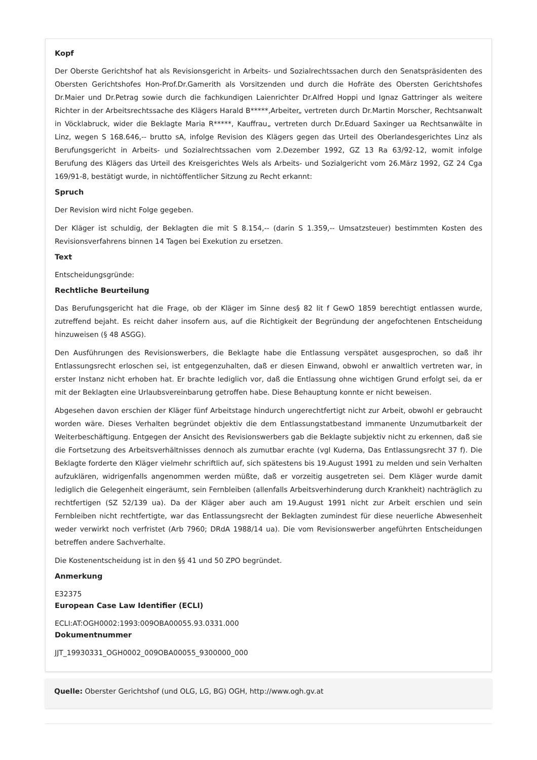Kopf
Der Oberste Gerichtshof hat als Revisionsgericht in Arbeits- und Sozialrechtssachen durch den Senatspräsidenten des Obersten Gerichtshofes Hon-Prof.Dr.Gamerith als Vorsitzenden und durch die Hofräte des Obersten Gerichtshofes Dr.Maier und Dr.Petrag sowie durch die fachkundigen Laienrichter Dr.Alfred Hoppi und Ignaz Gattringer als weitere Richter in der Arbeitsrechtssache des Klägers Harald B*****,Arbeiter„ vertreten durch Dr.Martin Morscher, Rechtsanwalt in Vöcklabruck, wider die Beklagte Maria R*****, Kauffrau„ vertreten durch Dr.Eduard Saxinger ua Rechtsanwälte in Linz, wegen S 168.646,-- brutto sA, infolge Revision des Klägers gegen das Urteil des Oberlandesgerichtes Linz als Berufungsgericht in Arbeits- und Sozialrechtssachen vom 2.Dezember 1992, GZ 13 Ra 63/92-12, womit infolge Berufung des Klägers das Urteil des Kreisgerichtes Wels als Arbeits- und Sozialgericht vom 26.März 1992, GZ 24 Cga 169/91-8, bestätigt wurde, in nichtöffentlicher Sitzung zu Recht erkannt:
Spruch
Der Revision wird nicht Folge gegeben.
Der Kläger ist schuldig, der Beklagten die mit S 8.154,-- (darin S 1.359,-- Umsatzsteuer) bestimmten Kosten des Revisionsverfahrens binnen 14 Tagen bei Exekution zu ersetzen.
Text
Entscheidungsgründe:
Rechtliche Beurteilung
Das Berufungsgericht hat die Frage, ob der Kläger im Sinne des§ 82 lit f GewO 1859 berechtigt entlassen wurde, zutreffend bejaht. Es reicht daher insofern aus, auf die Richtigkeit der Begründung der angefochtenen Entscheidung hinzuweisen (§ 48 ASGG).
Den Ausführungen des Revisionswerbers, die Beklagte habe die Entlassung verspätet ausgesprochen, so daß ihr Entlassungsrecht erloschen sei, ist entgegenzuhalten, daß er diesen Einwand, obwohl er anwaltlich vertreten war, in erster Instanz nicht erhoben hat. Er brachte lediglich vor, daß die Entlassung ohne wichtigen Grund erfolgt sei, da er mit der Beklagten eine Urlaubsvereinbarung getroffen habe. Diese Behauptung konnte er nicht beweisen.
Abgesehen davon erschien der Kläger fünf Arbeitstage hindurch ungerechtfertigt nicht zur Arbeit, obwohl er gebraucht worden wäre. Dieses Verhalten begründet objektiv die dem Entlassungstatbestand immanente Unzumutbarkeit der Weiterbeschäftigung. Entgegen der Ansicht des Revisionswerbers gab die Beklagte subjektiv nicht zu erkennen, daß sie die Fortsetzung des Arbeitsverhältnisses dennoch als zumutbar erachte (vgl Kuderna, Das Entlassungsrecht 37 f). Die Beklagte forderte den Kläger vielmehr schriftlich auf, sich spätestens bis 19.August 1991 zu melden und sein Verhalten aufzuklären, widrigenfalls angenommen werden müßte, daß er vorzeitig ausgetreten sei. Dem Kläger wurde damit lediglich die Gelegenheit eingeräumt, sein Fernbleiben (allenfalls Arbeitsverhinderung durch Krankheit) nachträglich zu rechtfertigen (SZ 52/139 ua). Da der Kläger aber auch am 19.August 1991 nicht zur Arbeit erschien und sein Fernbleiben nicht rechtfertigte, war das Entlassungsrecht der Beklagten zumindest für diese neuerliche Abwesenheit weder verwirkt noch verfristet (Arb 7960; DRdA 1988/14 ua). Die vom Revisionswerber angeführten Entscheidungen betreffen andere Sachverhalte.
Die Kostenentscheidung ist in den §§ 41 und 50 ZPO begründet.
Anmerkung
E32375
European Case Law Identifier (ECLI)
ECLI:AT:OGH0002:1993:009OBA00055.93.0331.000
Dokumentnummer
JJT_19930331_OGH0002_009OBA00055_9300000_000
Quelle: Oberster Gerichtshof (und OLG, LG, BG) OGH, http://www.ogh.gv.at